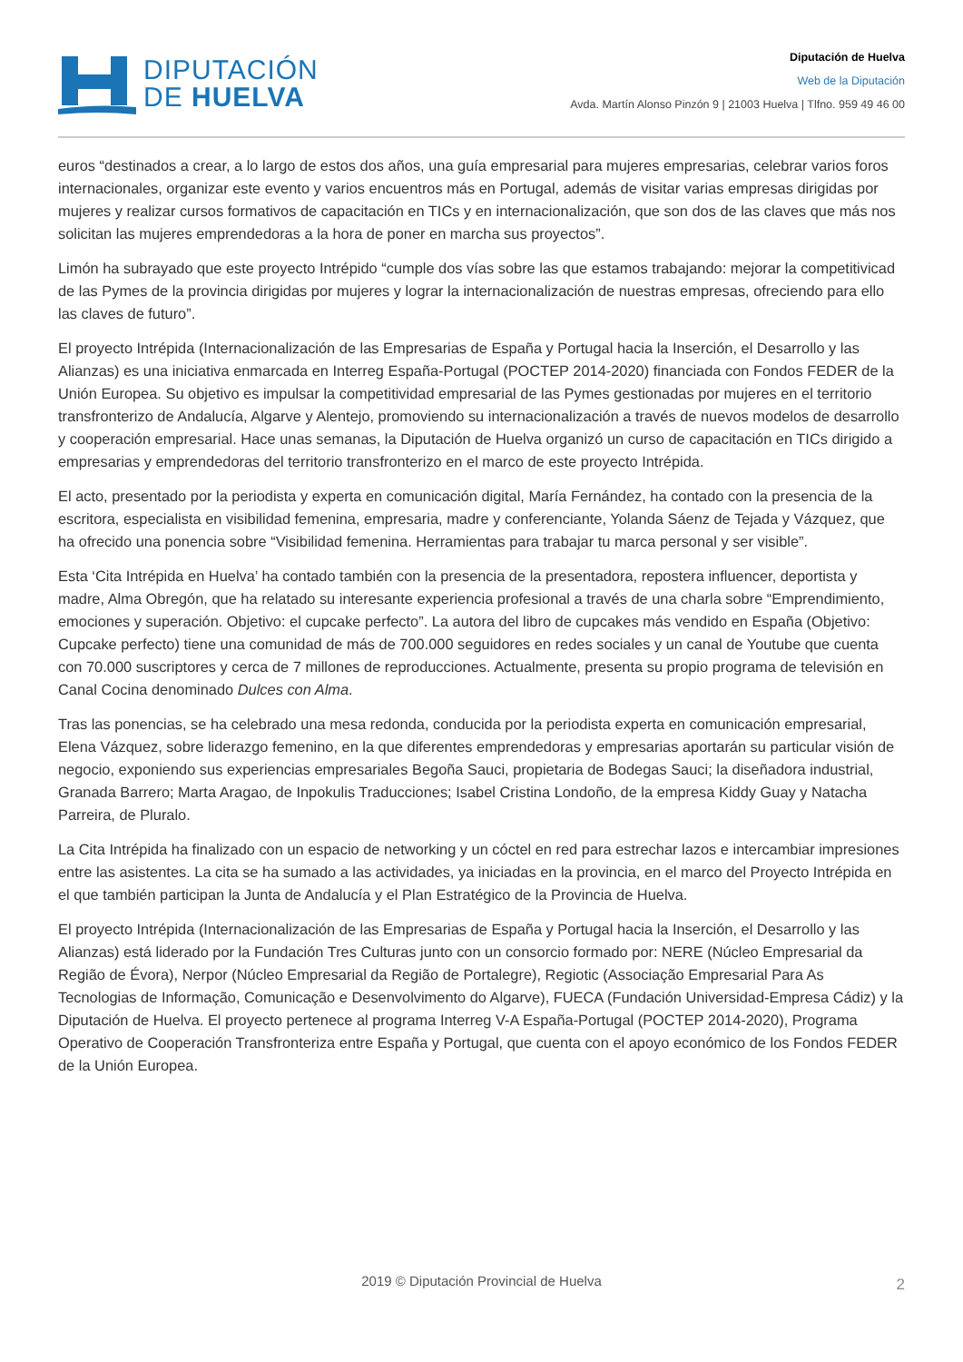DIPUTACIÓN
DE HUELVA
Diputación de Huelva
Web de la Diputación
Avda. Martín Alonso Pinzón 9 | 21003 Huelva | Tlfno. 959 49 46 00
euros “destinados a crear, a lo largo de estos dos años, una guía empresarial para mujeres empresarias, celebrar varios foros internacionales, organizar este evento y varios encuentros más en Portugal, además de visitar varias empresas dirigidas por mujeres y realizar cursos formativos de capacitación en TICs y en internacionalización, que son dos de las claves que más nos solicitan las mujeres emprendedoras a la hora de poner en marcha sus proyectos”.
Limón ha subrayado que este proyecto Intrépido “cumple dos vías sobre las que estamos trabajando: mejorar la competitivicad de las Pymes de la provincia dirigidas por mujeres y lograr la internacionalización de nuestras empresas, ofreciendo para ello las claves de futuro”.
El proyecto Intrépida (Internacionalización de las Empresarias de España y Portugal hacia la Inserción, el Desarrollo y las Alianzas) es una iniciativa enmarcada en Interreg España-Portugal (POCTEP 2014-2020) financiada con Fondos FEDER de la Unión Europea. Su objetivo es impulsar la competitividad empresarial de las Pymes gestionadas por mujeres en el territorio transfronterizo de Andalucía, Algarve y Alentejo, promoviendo su internacionalización a través de nuevos modelos de desarrollo y cooperación empresarial. Hace unas semanas, la Diputación de Huelva organizó un curso de capacitación en TICs dirigido a empresarias y emprendedoras del territorio transfronterizo en el marco de este proyecto Intrépida.
El acto, presentado por la periodista y experta en comunicación digital, María Fernández, ha contado con la presencia de la escritora, especialista en visibilidad femenina, empresaria, madre y conferenciante, Yolanda Sáenz de Tejada y Vázquez, que ha ofrecido una ponencia sobre “Visibilidad femenina. Herramientas para trabajar tu marca personal y ser visible”.
Esta ‘Cita Intrépida en Huelva’ ha contado también con la presencia de la presentadora, repostera influencer, deportista y madre, Alma Obregón, que ha relatado su interesante experiencia profesional a través de una charla sobre “Emprendimiento, emociones y superación. Objetivo: el cupcake perfecto”. La autora del libro de cupcakes más vendido en España (Objetivo: Cupcake perfecto) tiene una comunidad de más de 700.000 seguidores en redes sociales y un canal de Youtube que cuenta con 70.000 suscriptores y cerca de 7 millones de reproducciones. Actualmente, presenta su propio programa de televisión en Canal Cocina denominado Dulces con Alma.
Tras las ponencias, se ha celebrado una mesa redonda, conducida por la periodista experta en comunicación empresarial, Elena Vázquez, sobre liderazgo femenino, en la que diferentes emprendedoras y empresarias aportarán su particular visión de negocio, exponiendo sus experiencias empresariales Begoña Sauci, propietaria de Bodegas Sauci; la diseñadora industrial, Granada Barrero; Marta Aragao, de Inpokulis Traducciones; Isabel Cristina Londoño, de la empresa Kiddy Guay y Natacha Parreira, de Pluralo.
La Cita Intrépida ha finalizado con un espacio de networking y un cóctel en red para estrechar lazos e intercambiar impresiones entre las asistentes. La cita se ha sumado a las actividades, ya iniciadas en la provincia, en el marco del Proyecto Intrépida en el que también participan la Junta de Andalucía y el Plan Estratégico de la Provincia de Huelva.
El proyecto Intrépida (Internacionalización de las Empresarias de España y Portugal hacia la Inserción, el Desarrollo y las Alianzas) está liderado por la Fundación Tres Culturas junto con un consorcio formado por: NERE (Núcleo Empresarial da Região de Évora), Nerpor (Núcleo Empresarial da Região de Portalegre), Regiotic (Associação Empresarial Para As Tecnologias de Informação, Comunicação e Desenvolvimento do Algarve), FUECA (Fundación Universidad-Empresa Cádiz) y la Diputación de Huelva. El proyecto pertenece al programa Interreg V-A España-Portugal (POCTEP 2014-2020), Programa Operativo de Cooperación Transfronteriza entre España y Portugal, que cuenta con el apoyo económico de los Fondos FEDER de la Unión Europea.
2019 © Diputación Provincial de Huelva 2